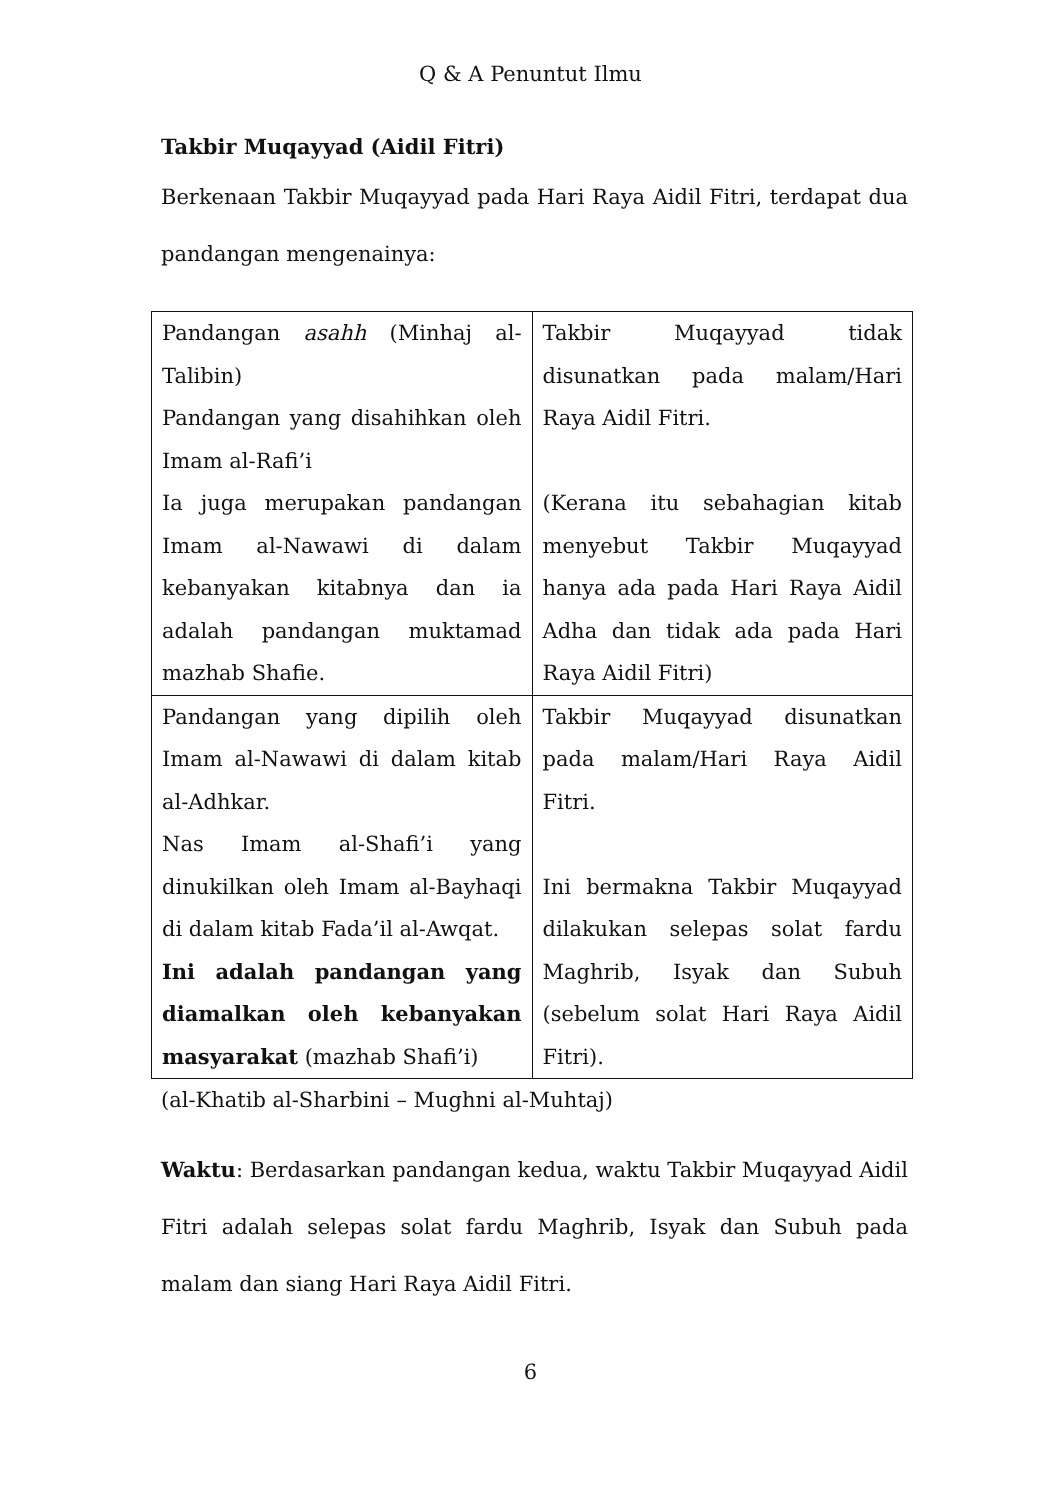Q & A Penuntut Ilmu
Takbir Muqayyad (Aidil Fitri)
Berkenaan Takbir Muqayyad pada Hari Raya Aidil Fitri, terdapat dua pandangan mengenainya:
| Pandangan asahh (Minhaj al-Talibin) Pandangan yang disahihkan oleh Imam al-Rafi’i Ia juga merupakan pandangan Imam al-Nawawi di dalam kebanyakan kitabnya dan ia adalah pandangan muktamad mazhab Shafie. | Takbir Muqayyad tidak disunatkan pada malam/Hari Raya Aidil Fitri. (Kerana itu sebahagian kitab menyebut Takbir Muqayyad hanya ada pada Hari Raya Aidil Adha dan tidak ada pada Hari Raya Aidil Fitri) |
| Pandangan yang dipilih oleh Imam al-Nawawi di dalam kitab al-Adhkar. Nas Imam al-Shafi’i yang dinukilkan oleh Imam al-Bayhaqi di dalam kitab Fada’il al-Awqat. Ini adalah pandangan yang diamalkan oleh kebanyakan masyarakat (mazhab Shafi’i) | Takbir Muqayyad disunatkan pada malam/Hari Raya Aidil Fitri. Ini bermakna Takbir Muqayyad dilakukan selepas solat fardu Maghrib, Isyak dan Subuh (sebelum solat Hari Raya Aidil Fitri). |
(al-Khatib al-Sharbini – Mughni al-Muhtaj)
Waktu: Berdasarkan pandangan kedua, waktu Takbir Muqayyad Aidil Fitri adalah selepas solat fardu Maghrib, Isyak dan Subuh pada malam dan siang Hari Raya Aidil Fitri.
6